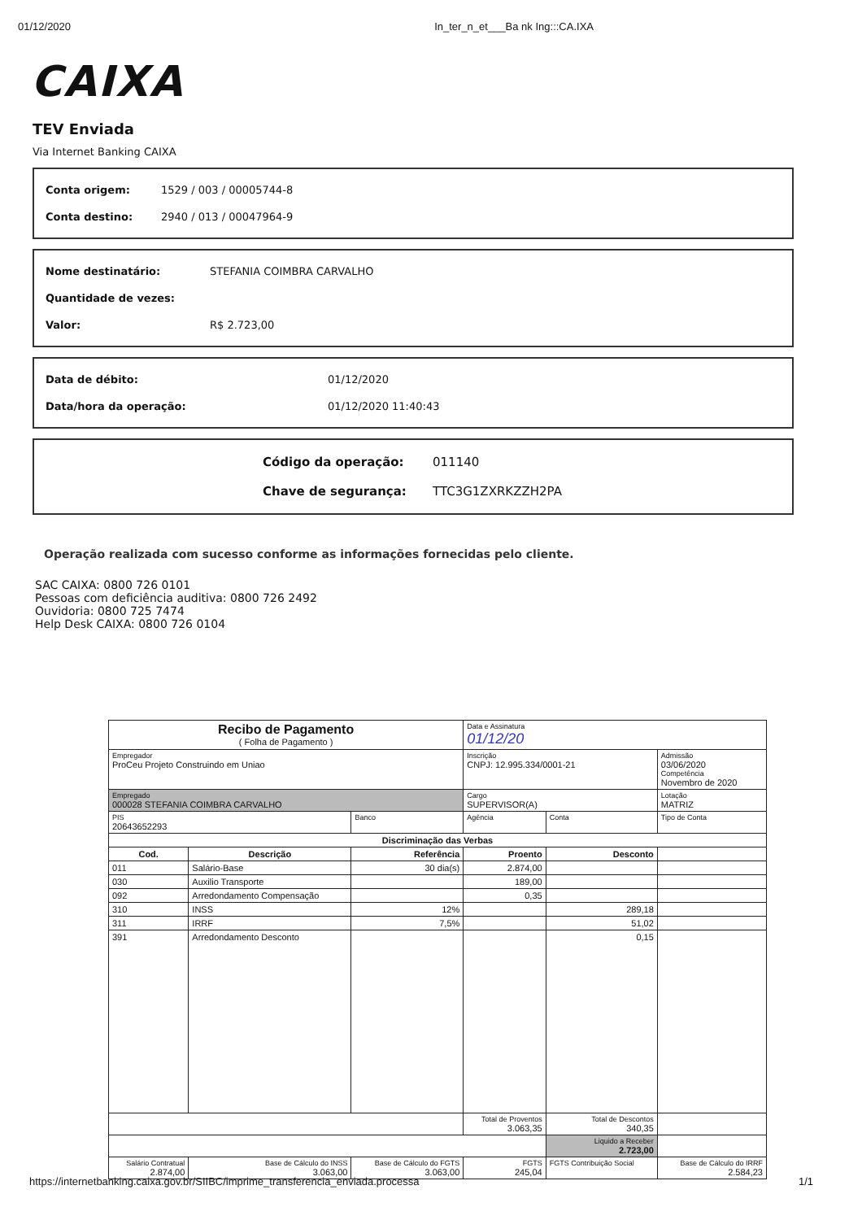01/12/2020 In_ter_n_et___Ba nk Ing:::CA.IXA
CAIXA
TEV Enviada
Via Internet Banking CAIXA
| Conta origem: | 1529 / 003 / 00005744-8 |
| Conta destino: | 2940 / 013 / 00047964-9 |
| Nome destinatário: | STEFANIA COIMBRA CARVALHO |
| Quantidade de vezes: | |
| Valor: | R$ 2.723,00 |
| Data de débito: | 01/12/2020 |
| Data/hora da operação: | 01/12/2020 11:40:43 |
| Código da operação: | 011140 |
| Chave de segurança: | TTC3G1ZXRKZZH2PA |
Operação realizada com sucesso conforme as informações fornecidas pelo cliente.
SAC CAIXA: 0800 726 0101
Pessoas com deficiência auditiva: 0800 726 2492
Ouvidoria: 0800 725 7474
Help Desk CAIXA: 0800 726 0104
| Recibo de Pagamento ( Folha de Pagamento ) | | | Data e Assinatura 01/12/20 | | |
| Empregador ProCeu Projeto Construindo em Uniao | | | Inscrição CNPJ: 12.995.334/0001-21 | | Admissão 03/06/2020 Competência Novembro de 2020 |
| Empregado 000028 STEFANIA COIMBRA CARVALHO | | | Cargo SUPERVISOR(A) | | Lotação MATRIZ |
| PIS 20643652293 | | Banco | Agência | Conta | Tipo de Conta |
| Discriminação das Verbas | | | | | |
| Cod. | Descrição | Referência | Proento | Desconto | |
| 011 | Salário-Base | 30 dia(s) | 2.874,00 | | |
| 030 | Auxilio Transporte | | 189,00 | | |
| 092 | Arredondamento Compensação | | 0,35 | | |
| 310 | INSS | 12% | | 289,18 | |
| 311 | IRRF | 7,5% | | 51,02 | |
| 391 | Arredondamento Desconto | | | 0,15 | |
| | | | Total de Proventos 3.063,35 | Total de Descontos 340,35 | |
| | | | | Liquido a Receber 2.723,00 | |
| Salário Contratual 2.874,00 | Base de Cálculo do INSS 3.063,00 | Base de Cálculo do FGTS 3.063,00 | FGTS 245,04 | FGTS Contribuição Social | Base de Cálculo do IRRF 2.584,23 |
https://internetbanking.caixa.gov.br/SIIBC/imprime_transferencia_enviada.processa 1/1